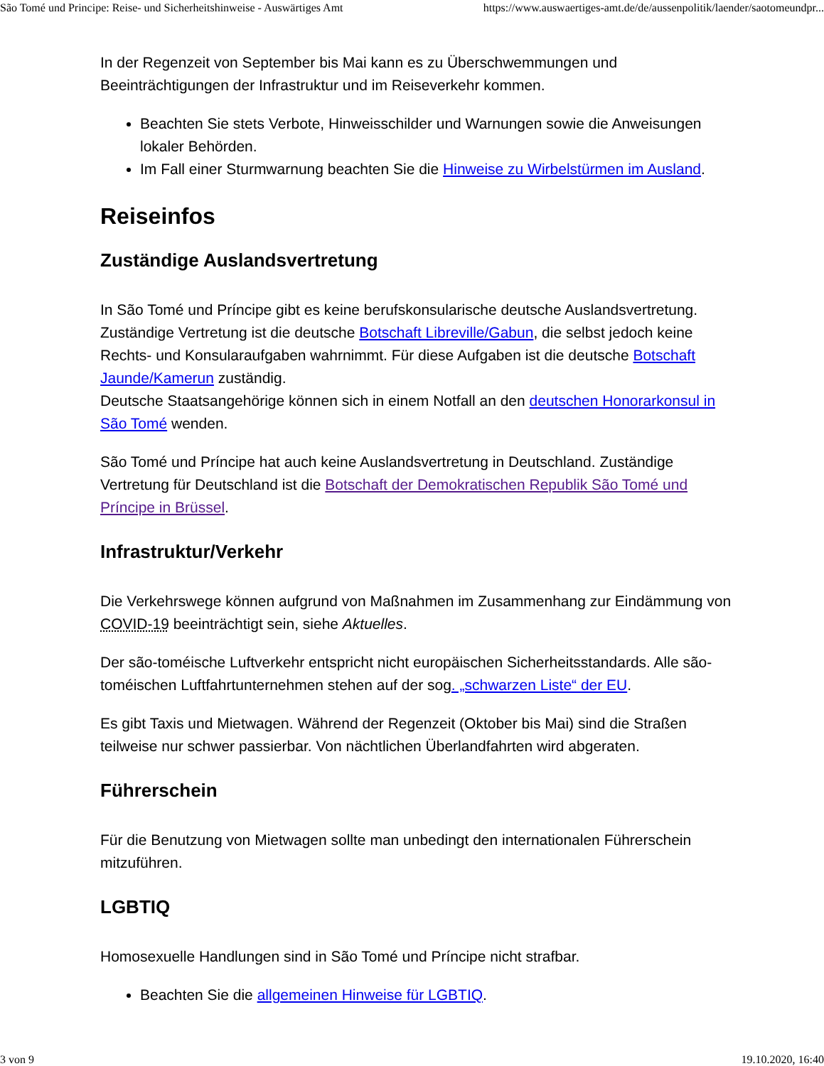São Tomé und Principe: Reise- und Sicherheitshinweise - Auswärtiges Amt https://www.auswaertiges-amt.de/de/aussenpolitik/laender/saotomeundpr...
In der Regenzeit von September bis Mai kann es zu Überschwemmungen und Beeinträchtigungen der Infrastruktur und im Reiseverkehr kommen.
Beachten Sie stets Verbote, Hinweisschilder und Warnungen sowie die Anweisungen lokaler Behörden.
Im Fall einer Sturmwarnung beachten Sie die Hinweise zu Wirbelstürmen im Ausland.
Reiseinfos
Zuständige Auslandsvertretung
In São Tomé und Príncipe gibt es keine berufskonsularische deutsche Auslandsvertretung. Zuständige Vertretung ist die deutsche Botschaft Libreville/Gabun, die selbst jedoch keine Rechts- und Konsularaufgaben wahrnimmt. Für diese Aufgaben ist die deutsche Botschaft Jaunde/Kamerun zuständig.
Deutsche Staatsangehörige können sich in einem Notfall an den deutschen Honorarkonsul in São Tomé wenden.
São Tomé und Príncipe hat auch keine Auslandsvertretung in Deutschland. Zuständige Vertretung für Deutschland ist die Botschaft der Demokratischen Republik São Tomé und Príncipe in Brüssel.
Infrastruktur/Verkehr
Die Verkehrswege können aufgrund von Maßnahmen im Zusammenhang zur Eindämmung von COVID-19 beeinträchtigt sein, siehe Aktuelles.
Der são-toméische Luftverkehr entspricht nicht europäischen Sicherheitsstandards. Alle são-toméischen Luftfahrtunternehmen stehen auf der sog. „schwarzen Liste“ der EU.
Es gibt Taxis und Mietwagen. Während der Regenzeit (Oktober bis Mai) sind die Straßen teilweise nur schwer passierbar. Von nächtlichen Überlandfahrten wird abgeraten.
Führerschein
Für die Benutzung von Mietwagen sollte man unbedingt den internationalen Führerschein mitzuführen.
LGBTIQ
Homosexuelle Handlungen sind in São Tomé und Príncipe nicht strafbar.
Beachten Sie die allgemeinen Hinweise für LGBTIQ.
3 von 9 19.10.2020, 16:40